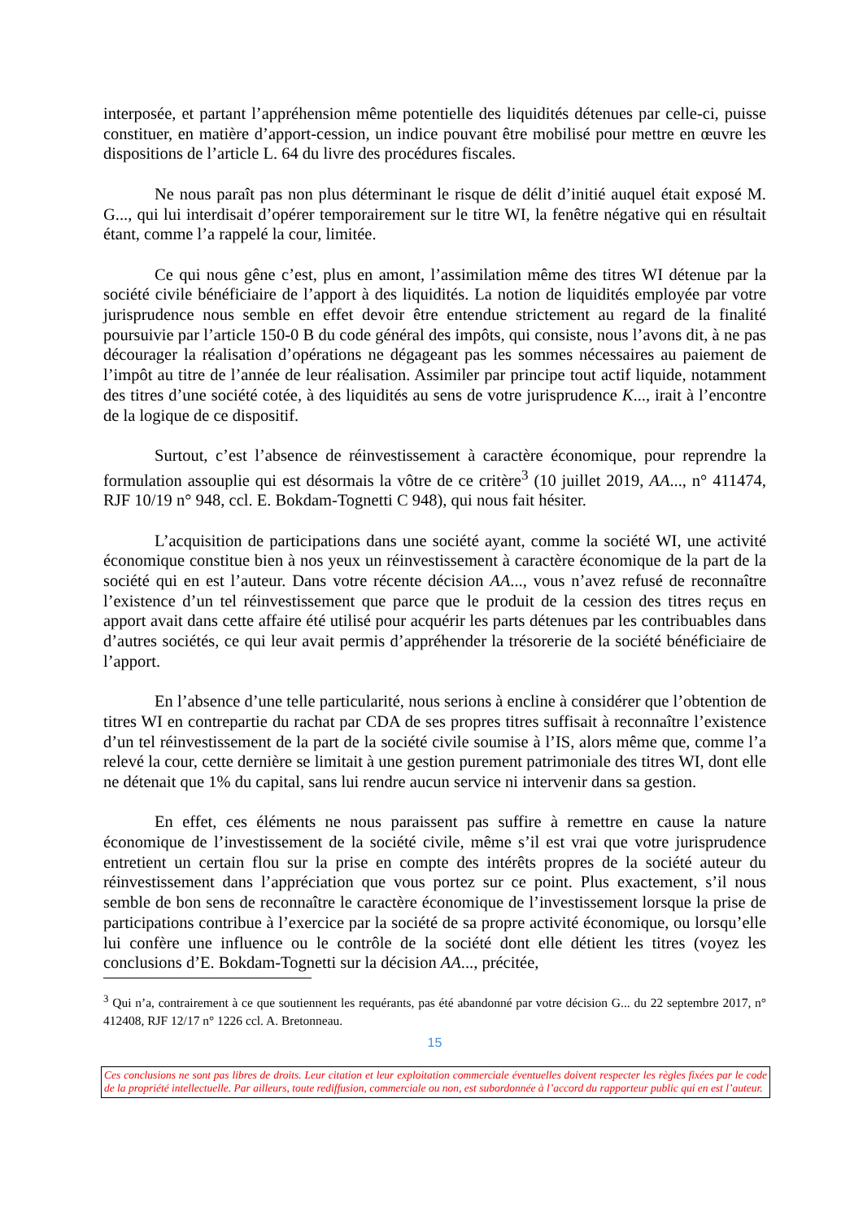interposée, et partant l’appréhension même potentielle des liquidités détenues par celle-ci, puisse constituer, en matière d’apport-cession, un indice pouvant être mobilisé pour mettre en œuvre les dispositions de l’article L. 64 du livre des procédures fiscales.
Ne nous paraît pas non plus déterminant le risque de délit d’initié auquel était exposé M. G..., qui lui interdisait d’opérer temporairement sur le titre WI, la fenêtre négative qui en résultait étant, comme l’a rappelé la cour, limitée.
Ce qui nous gêne c’est, plus en amont, l’assimilation même des titres WI détenue par la société civile bénéficiaire de l’apport à des liquidités. La notion de liquidités employée par votre jurisprudence nous semble en effet devoir être entendue strictement au regard de la finalité poursuivie par l’article 150-0 B du code général des impôts, qui consiste, nous l’avons dit, à ne pas décourager la réalisation d’opérations ne dégageant pas les sommes nécessaires au paiement de l’impôt au titre de l’année de leur réalisation. Assimiler par principe tout actif liquide, notamment des titres d’une société cotée, à des liquidités au sens de votre jurisprudence K..., irait à l’encontre de la logique de ce dispositif.
Surtout, c’est l’absence de réinvestissement à caractère économique, pour reprendre la formulation assouplie qui est désormais la vôtre de ce critère<sup>3</sup> (10 juillet 2019, AA..., n° 411474, RJF 10/19 n° 948, ccl. E. Bokdam-Tognetti C 948), qui nous fait hésiter.
L’acquisition de participations dans une société ayant, comme la société WI, une activité économique constitue bien à nos yeux un réinvestissement à caractère économique de la part de la société qui en est l’auteur. Dans votre récente décision AA..., vous n’avez refusé de reconnaître l’existence d’un tel réinvestissement que parce que le produit de la cession des titres reçus en apport avait dans cette affaire été utilisé pour acquérir les parts détenues par les contribuables dans d’autres sociétés, ce qui leur avait permis d’appréhender la trésorerie de la société bénéficiaire de l’apport.
En l’absence d’une telle particularité, nous serions à encline à considérer que l’obtention de titres WI en contrepartie du rachat par CDA de ses propres titres suffisait à reconnaître l’existence d’un tel réinvestissement de la part de la société civile soumise à l’IS, alors même que, comme l’a relevé la cour, cette dernière se limitait à une gestion purement patrimoniale des titres WI, dont elle ne détenait que 1% du capital, sans lui rendre aucun service ni intervenir dans sa gestion.
En effet, ces éléments ne nous paraissent pas suffire à remettre en cause la nature économique de l’investissement de la société civile, même s’il est vrai que votre jurisprudence entretient un certain flou sur la prise en compte des intérêts propres de la société auteur du réinvestissement dans l’appréciation que vous portez sur ce point. Plus exactement, s’il nous semble de bon sens de reconnaître le caractère économique de l’investissement lorsque la prise de participations contribue à l’exercice par la société de sa propre activité économique, ou lorsqu’elle lui confère une influence ou le contrôle de la société dont elle détient les titres (voyez les conclusions d’E. Bokdam-Tognetti sur la décision AA..., précitée,
<sup>3</sup> Qui n’a, contrairement à ce que soutiennent les requérants, pas été abandonné par votre décision G... du 22 septembre 2017, n° 412408, RJF 12/17 n° 1226 ccl. A. Bretonneau.
15
Ces conclusions ne sont pas libres de droits. Leur citation et leur exploitation commerciale éventuelles doivent respecter les règles fixées par le code de la propriété intellectuelle. Par ailleurs, toute rediffusion, commerciale ou non, est subordonnée à l’accord du rapporteur public qui en est l’auteur.